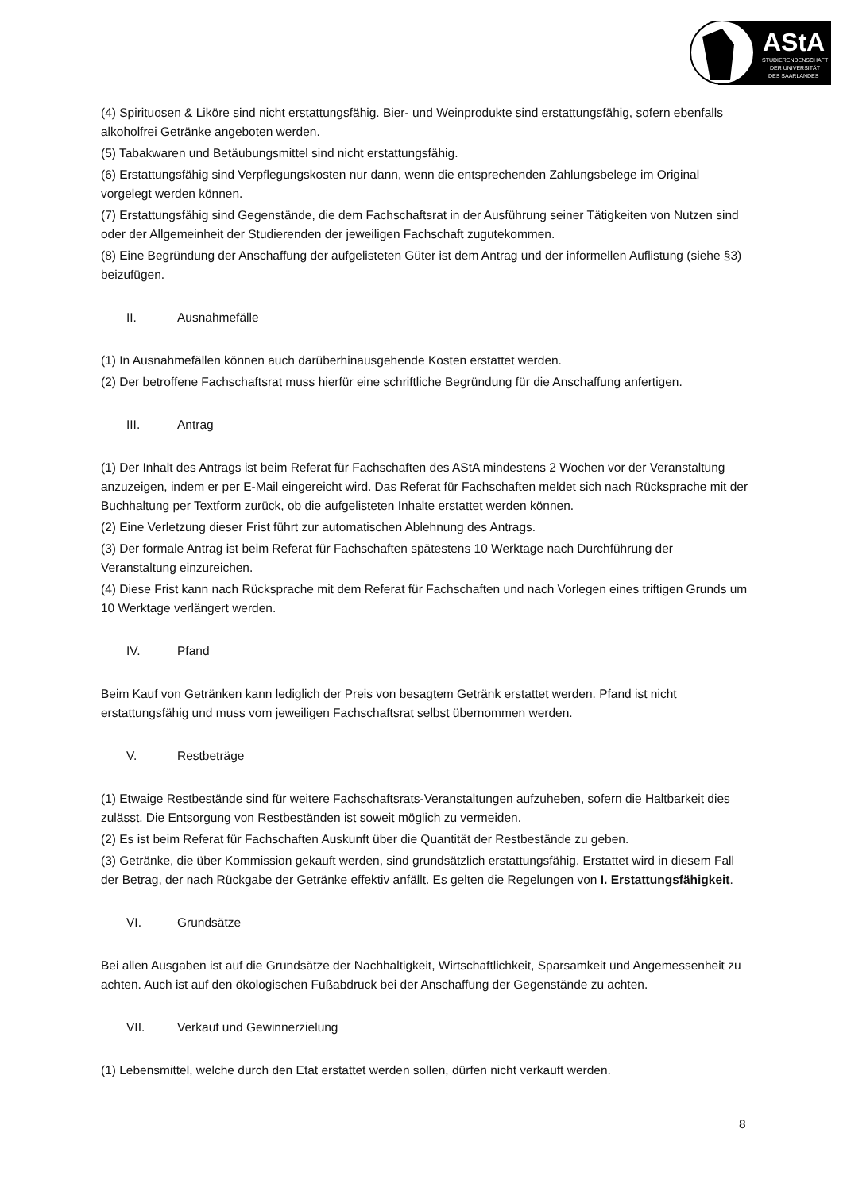AStA
STUDIERENDENSCHAFT
DER UNIVERSITÄT
DES SAARLANDES
(4) Spirituosen & Liköre sind nicht erstattungsfähig. Bier- und Weinprodukte sind erstattungsfähig, sofern ebenfalls alkoholfrei Getränke angeboten werden.
(5) Tabakwaren und Betäubungsmittel sind nicht erstattungsfähig.
(6) Erstattungsfähig sind Verpflegungskosten nur dann, wenn die entsprechenden Zahlungsbelege im Original vorgelegt werden können.
(7) Erstattungsfähig sind Gegenstände, die dem Fachschaftsrat in der Ausführung seiner Tätigkeiten von Nutzen sind oder der Allgemeinheit der Studierenden der jeweiligen Fachschaft zugutekommen.
(8) Eine Begründung der Anschaffung der aufgelisteten Güter ist dem Antrag und der informellen Auflistung (siehe §3) beizufügen.
II. Ausnahmefälle
(1) In Ausnahmefällen können auch darüberhinausgehende Kosten erstattet werden.
(2) Der betroffene Fachschaftsrat muss hierfür eine schriftliche Begründung für die Anschaffung anfertigen.
III. Antrag
(1) Der Inhalt des Antrags ist beim Referat für Fachschaften des AStA mindestens 2 Wochen vor der Veranstaltung anzuzeigen, indem er per E-Mail eingereicht wird. Das Referat für Fachschaften meldet sich nach Rücksprache mit der Buchhaltung per Textform zurück, ob die aufgelisteten Inhalte erstattet werden können.
(2) Eine Verletzung dieser Frist führt zur automatischen Ablehnung des Antrags.
(3) Der formale Antrag ist beim Referat für Fachschaften spätestens 10 Werktage nach Durchführung der Veranstaltung einzureichen.
(4) Diese Frist kann nach Rücksprache mit dem Referat für Fachschaften und nach Vorlegen eines triftigen Grunds um 10 Werktage verlängert werden.
IV. Pfand
Beim Kauf von Getränken kann lediglich der Preis von besagtem Getränk erstattet werden. Pfand ist nicht erstattungsfähig und muss vom jeweiligen Fachschaftsrat selbst übernommen werden.
V. Restbeträge
(1) Etwaige Restbestände sind für weitere Fachschaftsrats-Veranstaltungen aufzuheben, sofern die Haltbarkeit dies zulässt. Die Entsorgung von Restbeständen ist soweit möglich zu vermeiden.
(2) Es ist beim Referat für Fachschaften Auskunft über die Quantität der Restbestände zu geben.
(3) Getränke, die über Kommission gekauft werden, sind grundsätzlich erstattungsfähig. Erstattet wird in diesem Fall der Betrag, der nach Rückgabe der Getränke effektiv anfällt. Es gelten die Regelungen von I. Erstattungsfähigkeit.
VI. Grundsätze
Bei allen Ausgaben ist auf die Grundsätze der Nachhaltigkeit, Wirtschaftlichkeit, Sparsamkeit und Angemessenheit zu achten. Auch ist auf den ökologischen Fußabdruck bei der Anschaffung der Gegenstände zu achten.
VII. Verkauf und Gewinnerzielung
(1) Lebensmittel, welche durch den Etat erstattet werden sollen, dürfen nicht verkauft werden.
8